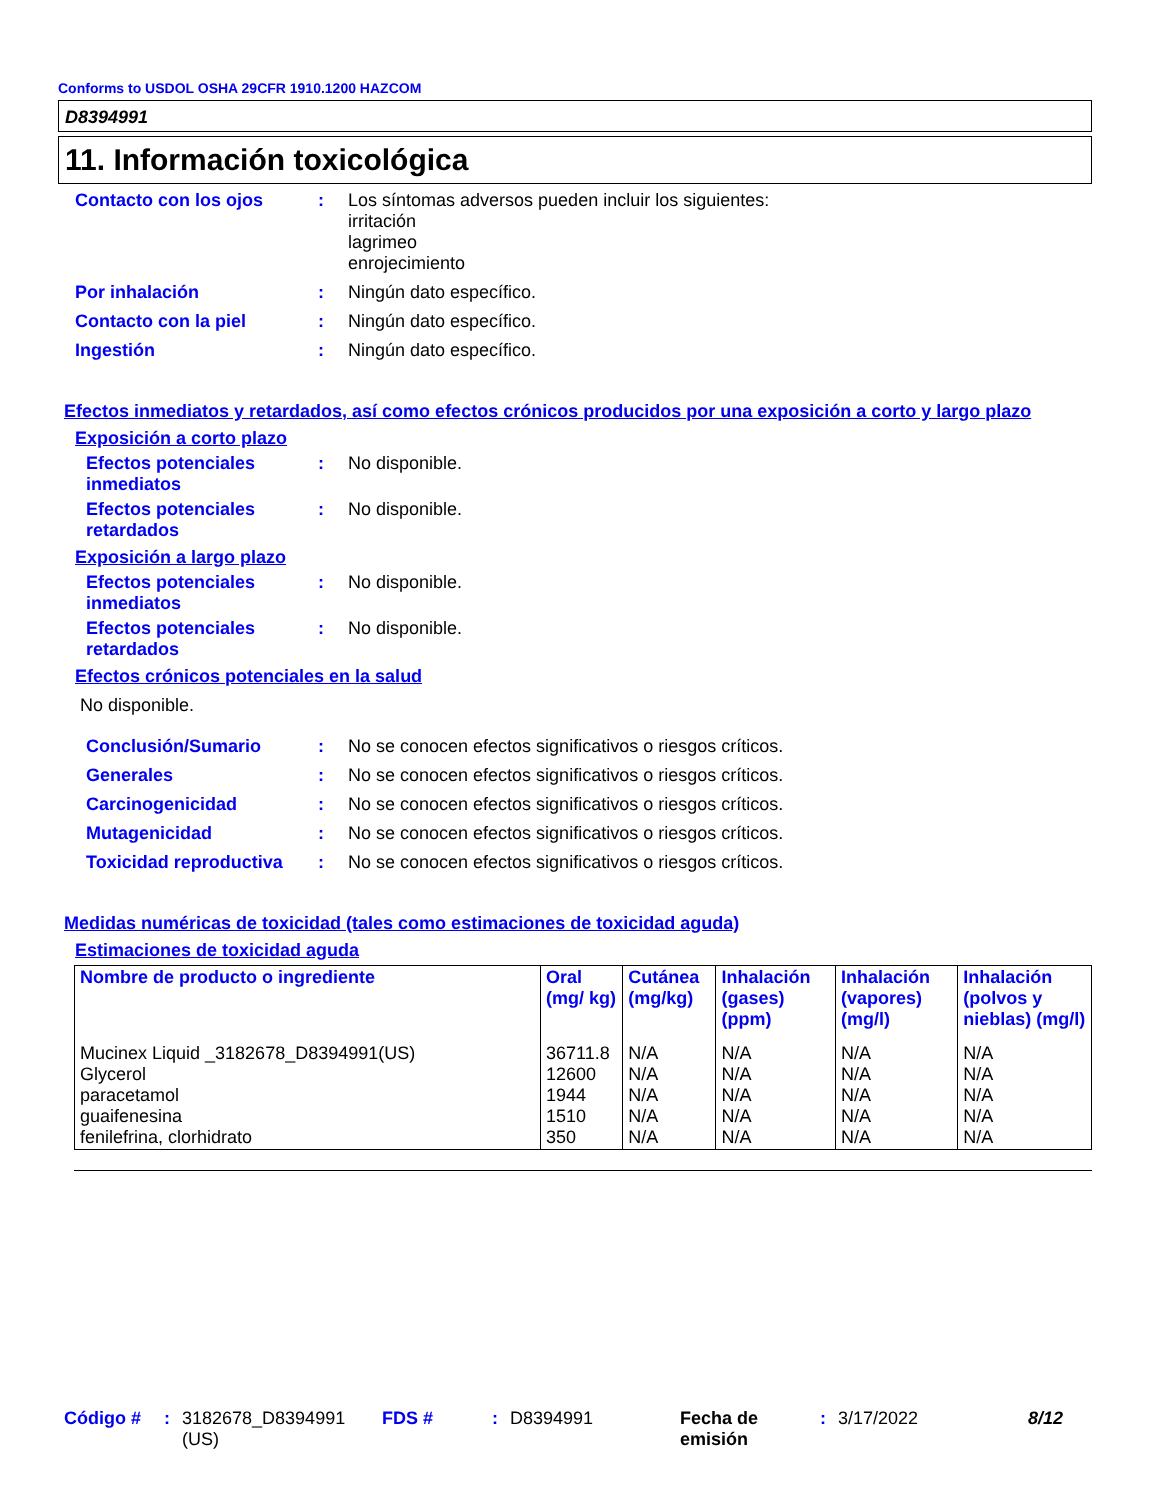Conforms to USDOL OSHA 29CFR 1910.1200 HAZCOM
D8394991
11. Información toxicológica
Contacto con los ojos : Los síntomas adversos pueden incluir los siguientes:
irritación
lagrimeo
enrojecimiento
Por inhalación : Ningún dato específico.
Contacto con la piel : Ningún dato específico.
Ingestión : Ningún dato específico.
Efectos inmediatos y retardados, así como efectos crónicos producidos por una exposición a corto y largo plazo
Exposición a corto plazo
Efectos potenciales inmediatos
: No disponible.
Efectos potenciales retardados
: No disponible.
Exposición a largo plazo
Efectos potenciales inmediatos
: No disponible.
Efectos potenciales retardados
: No disponible.
Efectos crónicos potenciales en la salud
No disponible.
Conclusión/Sumario : No se conocen efectos significativos o riesgos críticos.
Generales : No se conocen efectos significativos o riesgos críticos.
Carcinogenicidad : No se conocen efectos significativos o riesgos críticos.
Mutagenicidad : No se conocen efectos significativos o riesgos críticos.
Toxicidad reproductiva : No se conocen efectos significativos o riesgos críticos.
Medidas numéricas de toxicidad (tales como estimaciones de toxicidad aguda)
Estimaciones de toxicidad aguda
| Nombre de producto o ingrediente | Oral (mg/ kg) | Cutánea (mg/kg) | Inhalación (gases) (ppm) | Inhalación (vapores) (mg/l) | Inhalación (polvos y nieblas) (mg/l) |
| --- | --- | --- | --- | --- | --- |
| Mucinex Liquid _3182678_D8394991(US) Glycerol paracetamol guaifenesina fenilefrina, clorhidrato | 36711.8 12600 1944 1510 350 | N/A N/A N/A N/A N/A | N/A N/A N/A N/A N/A | N/A N/A N/A N/A N/A | N/A N/A N/A N/A N/A |
Código # : 3182678_D8394991 (US)
FDS # : D8394991 Fecha de emisión
: 3/17/2022 8/12